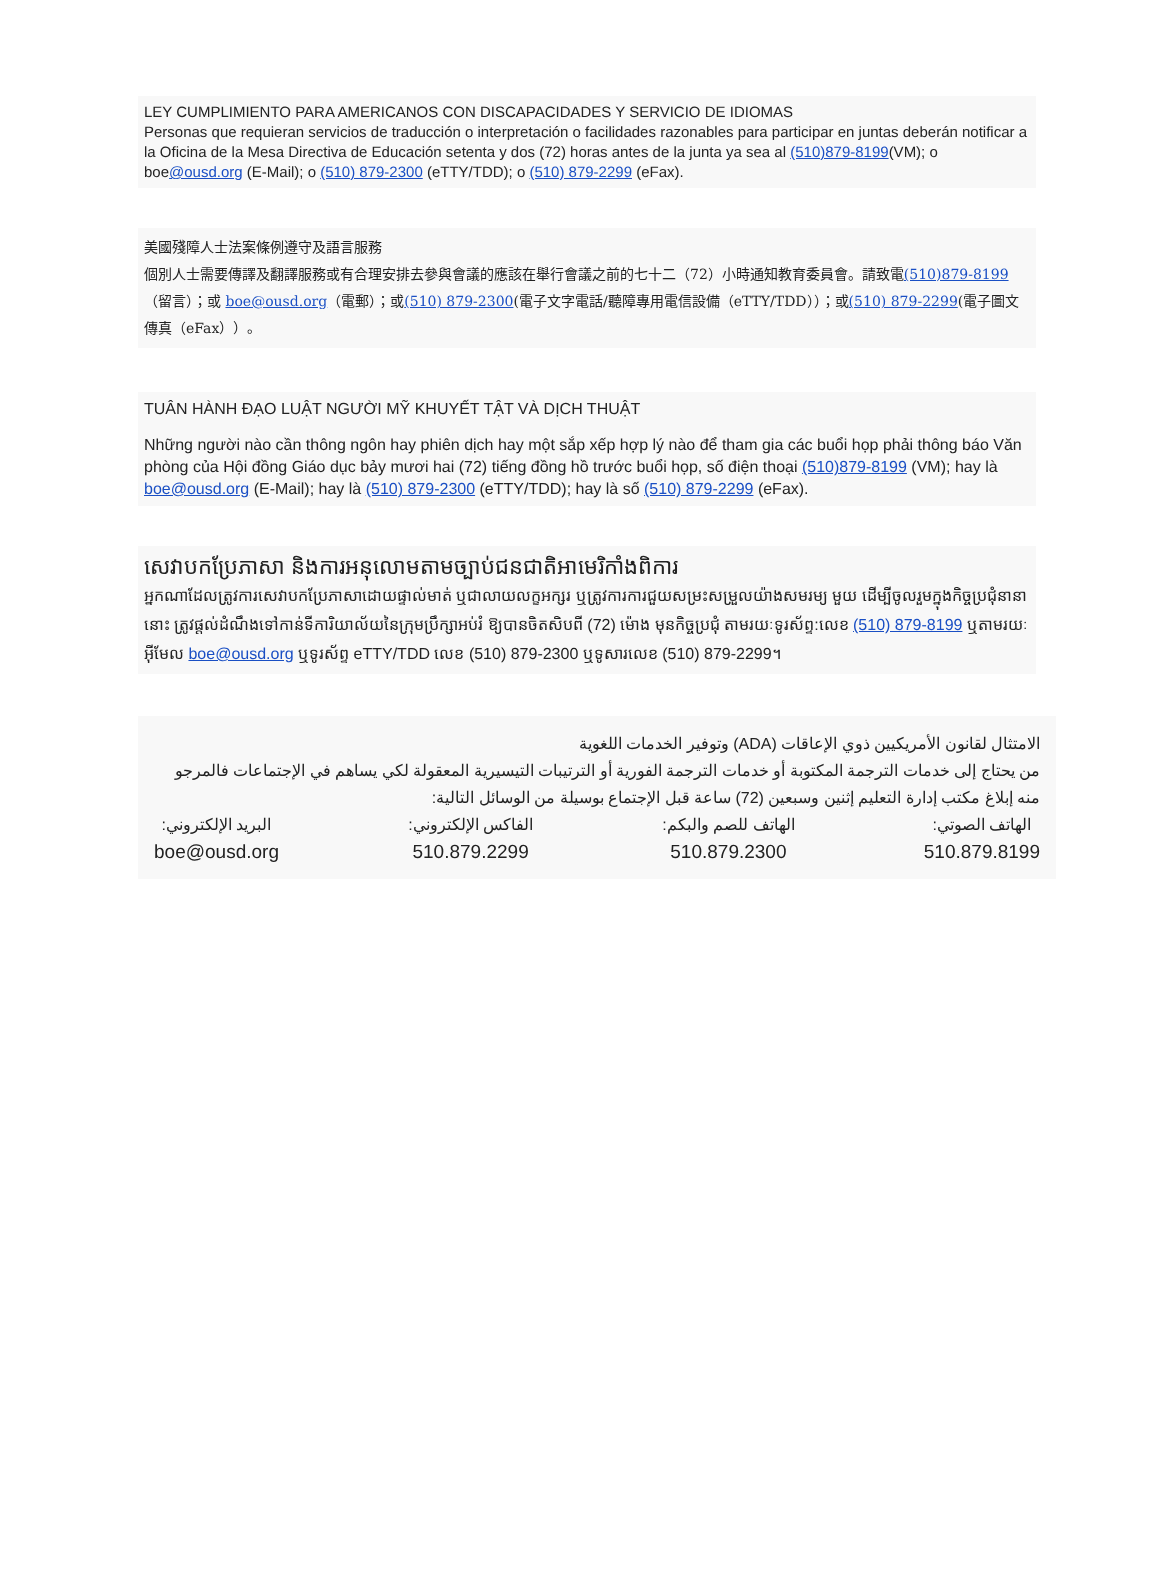LEY CUMPLIMIENTO PARA AMERICANOS CON DISCAPACIDADES Y SERVICIO DE IDIOMAS
Personas que requieran servicios de traducción o interpretación o facilidades razonables para participar en juntas deberán notificar a la Oficina de la Mesa Directiva de Educación setenta y dos (72) horas antes de la junta ya sea al (510)879-8199(VM); o boe@ousd.org (E-Mail); o (510) 879-2300 (eTTY/TDD); o (510) 879-2299 (eFax).
美國殘障人士法案條例遵守及語言服務
個別人士需要傳譯及翻譯服務或有合理安排去參與會議的應該在舉行會議之前的七十二（72）小時通知教育委員會。請致電(510)879-8199（留言）；或 boe@ousd.org（電郵）；或(510) 879-2300(電子文字電話/聽障專用電信設備（eTTY/TDD））；或(510) 879-2299(電子圖文傳真（eFax））。
TUÂN HÀNH ĐẠO LUẬT NGƯỜI MỸ KHUYẾT TẬT VÀ DỊCH THUẬT
Những người nào cần thông ngôn hay phiên dịch hay một sắp xếp hợp lý nào để tham gia các buổi họp phải thông báo Văn phòng của Hội đồng Giáo dục bảy mươi hai (72) tiếng đồng hồ trước buổi họp, số điện thoại (510)879-8199 (VM); hay là boe@ousd.org (E-Mail); hay là (510) 879-2300 (eTTY/TDD); hay là số (510) 879-2299 (eFax).
សេវាបកប្រែភាសា និងការអនុលោមតាមច្បាប់ជនជាតិអាមេរិកាំងពិការ
អ្នកណាដែលត្រូវការសេវាបកប្រែភាសាដោយផ្ទាល់មាត់ ឬជាលាយលក្ខអក្សរ ឬត្រូវការការជួយសម្រះសម្រួលយ៉ាងសមរម្យ មួយ ដើម្បីចូលរួមក្នុងកិច្ចប្រជុំនានានោះ ត្រូវផ្តល់ដំណឹងទៅកាន់ទីការិយាល័យនៃក្រុមប្រឹក្សាអប់រំ ឱ្យបានចិតសិបពី (72) ម៉ោង មុនកិច្ចប្រជុំ តាមរយៈទូរស័ព្ទ:លេខ (510) 879-8199 ឬតាមរយៈអ៊ីមែល boe@ousd.org ឬទូរស័ព្ទ eTTY/TDD លេខ (510) 879-2300 ឬទូសារលេខ (510) 879-2299។
الامتثال لقانون الأمريكيين ذوي الإعاقات (ADA) وتوفير الخدمات اللغوية
من يحتاج إلى خدمات الترجمة المكتوبة أو خدمات الترجمة الفورية أو الترتيبات التيسيرية المعقولة لكي يساهم في الإجتماعات فالمرجو منه إبلاغ مكتب إدارة التعليم إثنين وسبعين (72) ساعة قبل الإجتماع بوسيلة من الوسائل التالية:
الهاتف الصوتي:
510.879.8199
الهاتف للصم والبكم:
510.879.2300
الفاكس الإلكتروني:
510.879.2299
البريد الإلكتروني:
boe@ousd.org